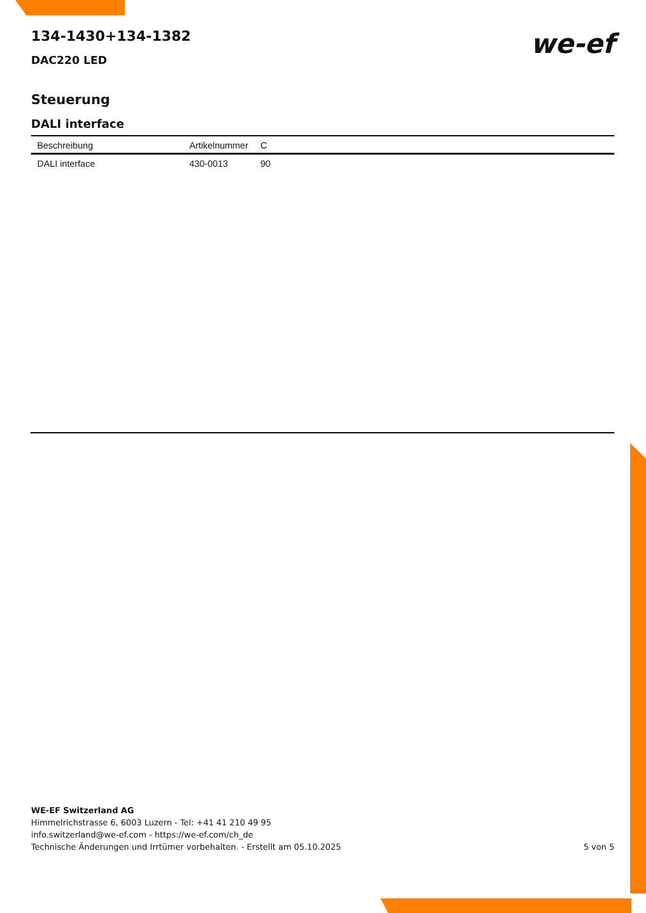134-1430+134-1382
DAC220 LED
we-ef
Steuerung
DALI interface
| Beschreibung | Artikelnummer | C |
| --- | --- | --- |
| DALI interface | 430-0013 | 90 |
WE-EF Switzerland AG
Himmelrichstrasse 6, 6003 Luzern - Tel: +41 41 210 49 95
info.switzerland@we-ef.com - https://we-ef.com/ch_de
Technische Änderungen und Irrtümer vorbehalten. - Erstellt am 05.10.2025 5 von 5